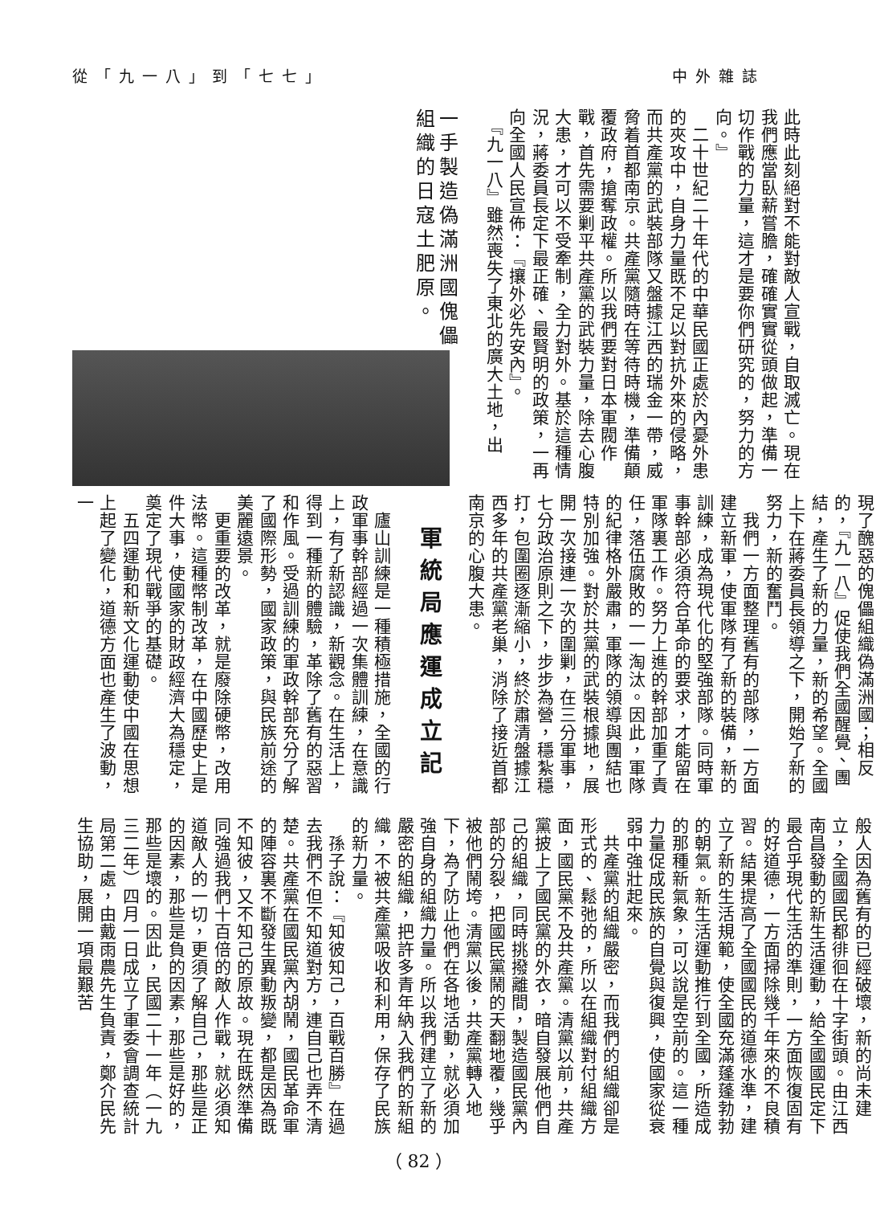中外雜誌 從「九一八」到「七七」
此時此刻絕對不能對敵人宣戰，自取滅亡。現在我們應當臥薪嘗膽，確確實實從頭做起，準備一切作戰的力量，這才是要你們研究的，努力的方向。』
　二十世紀二十年代的中華民國正處於內憂外患的夾攻中，自身力量既不足以對抗外來的侵略，而共產黨的武裝部隊又盤據江西的瑞金一帶，威脅着首都南京。共產黨隨時在等待時機，準備顛覆政府，搶奪政權。所以我們要對日本軍閥作戰，首先需要剿平共產黨的武裝力量，除去心腹大患，才可以不受牽制，全力對外。基於這種情況，蔣委員長定下最正確、最賢明的政策，一再向全國人民宣佈：『攘外必先安內』。
　『九一八』雖然喪失了東北的廣大土地，出
一手製造偽滿洲國傀儡組織的日寇土肥原。
現了醜惡的傀儡組織偽滿洲國；相反的，『九一八』促使我們全國醒覺、團結，產生了新的力量，新的希望。全國上下在蔣委員長領導之下，開始了新的努力，新的奮鬥。
　我們一方面整理舊有的部隊，一方面建立新軍，使軍隊有了新的裝備，新的訓練，成為現代化的堅強部隊。同時軍事幹部必須符合革命的要求，才能留在軍隊裏工作。努力上進的幹部加重了責任，落伍腐敗的一一淘汰。因此，軍隊的紀律格外嚴肅，軍隊的領導與團結也特別加強。對於共黨的武裝根據地，展開一次接連一次的圍剿，在三分軍事，七分政治原則之下，步步為營，穩紮穩打，包圍圈逐漸縮小，終於肅清盤據江西多年的共產黨老巢，消除了接近首都南京的心腹大患。
軍統局應運成立記
　廬山訓練是一種積極措施，全國的行政軍事幹部經過一次集體訓練，在意識上，有了新認識，新觀念。在生活上，得到一種新的體驗，革除了舊有的惡習和作風。受過訓練的軍政幹部充分了解了國際形勢，國家政策，與民族前途的美麗遠景。
　更重要的改革，就是廢除硬幣，改用法幣。這種幣制改革，在中國歷史上是件大事，使國家的財政經濟大為穩定，奠定了現代戰爭的基礎。
　五四運動和新文化運動使中國在思想上起了變化，道德方面也產生了波動，一
般人因為舊有的已經破壞，新的尚未建立，全國國民都徘徊在十字街頭。由江西南昌發動的新生活運動，給全國國民定下最合乎現代生活的準則，一方面恢復固有的好道德，一方面掃除幾千年來的不良積習。結果提高了全國國民的道德水準，建立了新的生活規範，使全國充滿蓬蓬勃勃的朝氣。新生活運動推行到全國，所造成的那種新氣象，可以說是空前的。這一種力量促成民族的自覺與復興，使國家從衰弱中強壯起來。
　共產黨的組織嚴密，而我們的組織卻是形式的、鬆弛的，所以在組織對付組織方面，國民黨不及共產黨。清黨以前，共產黨披上了國民黨的外衣，暗自發展他們自己的組織，同時挑撥離間，製造國民黨內部的分裂，把國民黨鬧的天翻地覆，幾乎被他們鬧垮。清黨以後，共產黨轉入地下，為了防止他們在各地活動，就必須加強自身的組織力量。所以我們建立了新的嚴密的組織，把許多青年納入我們的新組織，不被共產黨吸收和利用，保存了民族的新力量。
　孫子說：『知彼知己，百戰百勝』在過去我們不但不知道對方，連自己也弄不清楚。共產黨在國民黨內胡鬧，國民革命軍的陣容裏不斷發生異動叛變，都是因為既不知彼，又不知己的原故。現在既然準備同強過我們十百倍的敵人作戰，就必須知道敵人的一切，更須了解自己，那些是正的因素，那些是負的因素，那些是好的，那些是壞的。因此，民國二十一年（一九三二年）四月一日成立了軍委會調查統計局第二處，由戴雨農先生負責，鄭介民先生協助，展開一項最艱苦
（ 82 ）